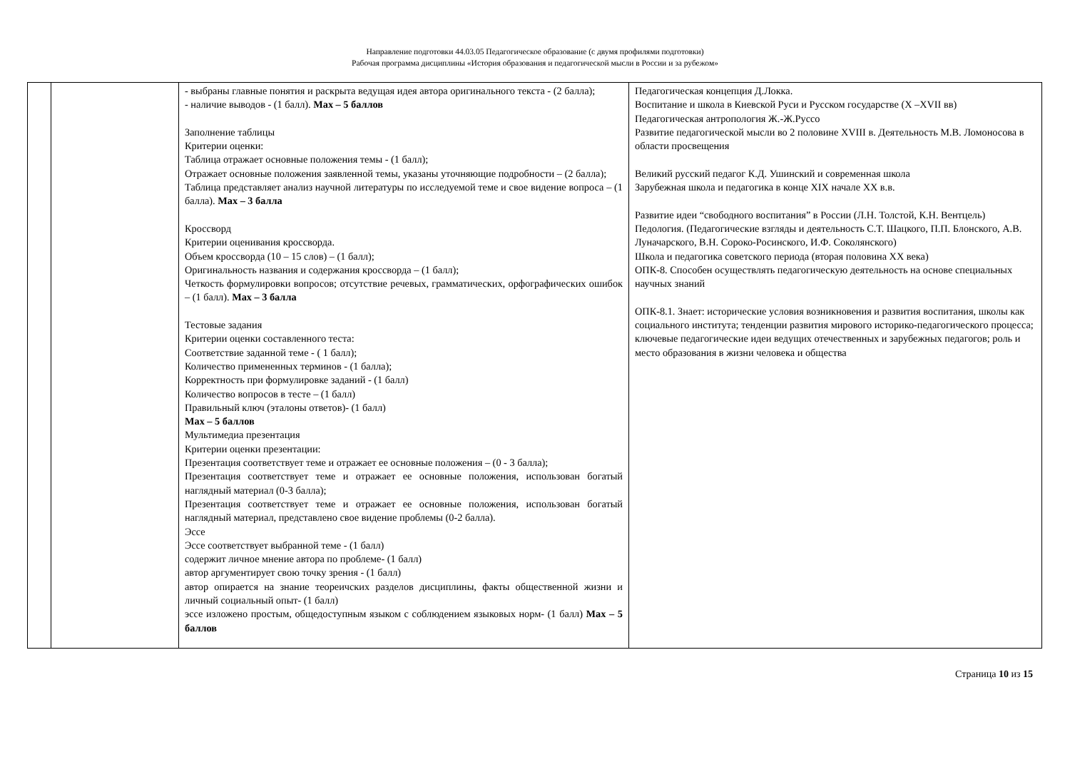Направление подготовки 44.03.05 Педагогическое образование (с двумя профилями подготовки)
Рабочая программа дисциплины «История образования и педагогической мысли в России и за рубежом»
| | | - выбраны главные понятия и раскрыта ведущая идея автора оригинального текста - (2 балла); - наличие выводов - (1 балл). Max – 5 баллов Заполнение таблицы Критерии оценки: Таблица отражает основные положения темы - (1 балл); Отражает основные положения заявленной темы, указаны уточняющие подробности – (2 балла); Таблица представляет анализ научной литературы по исследуемой теме и свое видение вопроса – (1 балла). Max – 3 балла Кроссворд Критерии оценивания кроссворда. Объем кроссворда (10 – 15 слов) – (1 балл); Оригинальность названия и содержания кроссворда – (1 балл); Четкость формулировки вопросов; отсутствие речевых, грамматических, орфографических ошибок – (1 балл). Max – 3 балла Тестовые задания Критерии оценки составленного теста: Соответствие заданной теме - ( 1 балл); Количество примененных терминов - (1 балла); Корректность при формулировке заданий - (1 балл) Количество вопросов в тесте – (1 балл) Правильный ключ (эталоны ответов)- (1 балл) Max – 5 баллов Мультимедиа презентация Критерии оценки презентации: Презентация соответствует теме и отражает ее основные положения – (0 - 3 балла); Презентация соответствует теме и отражает ее основные положения, использован богатый наглядный материал (0-3 балла); Презентация соответствует теме и отражает ее основные положения, использован богатый наглядный материал, представлено свое видение проблемы (0-2 балла). Эссе Эссе соответствует выбранной теме - (1 балл) содержит личное мнение автора по проблеме- (1 балл) автор аргументирует свою точку зрения - (1 балл) автор опирается на знание теореичских разделов дисциплины, факты общественной жизни и личный социальный опыт- (1 балл) эссе изложено простым, общедоступным языком с соблюдением языковых норм- (1 балл) Max – 5 баллов | Педагогическая концепция Д.Локка. Воспитание и школа в Киевской Руси и Русском государстве (X –XVII вв) Педагогическая антропология Ж.-Ж.Руссо Развитие педагогической мысли во 2 половине XVIII в. Деятельность М.В. Ломоносова в области просвещения Великий русский педагог К.Д. Ушинский и современная школа Зарубежная школа и педагогика в конце XIX начале XX в.в. Развитие идеи “свободного воспитания” в России (Л.Н. Толстой, К.Н. Вентцель) Педология. (Педагогические взгляды и деятельность С.Т. Шацкого, П.П. Блонского, А.В. Луначарского, В.Н. Сороко-Росинского, И.Ф. Соколянского) Школа и педагогика советского периода (вторая половина XX века) ОПК-8. Способен осуществлять педагогическую деятельность на основе специальных научных знаний ОПК-8.1. Знает: исторические условия возникновения и развития воспитания, школы как социального института; тенденции развития мирового историко-педагогического процесса; ключевые педагогические идеи ведущих отечественных и зарубежных педагогов; роль и место образования в жизни человека и общества |
Страница 10 из 15